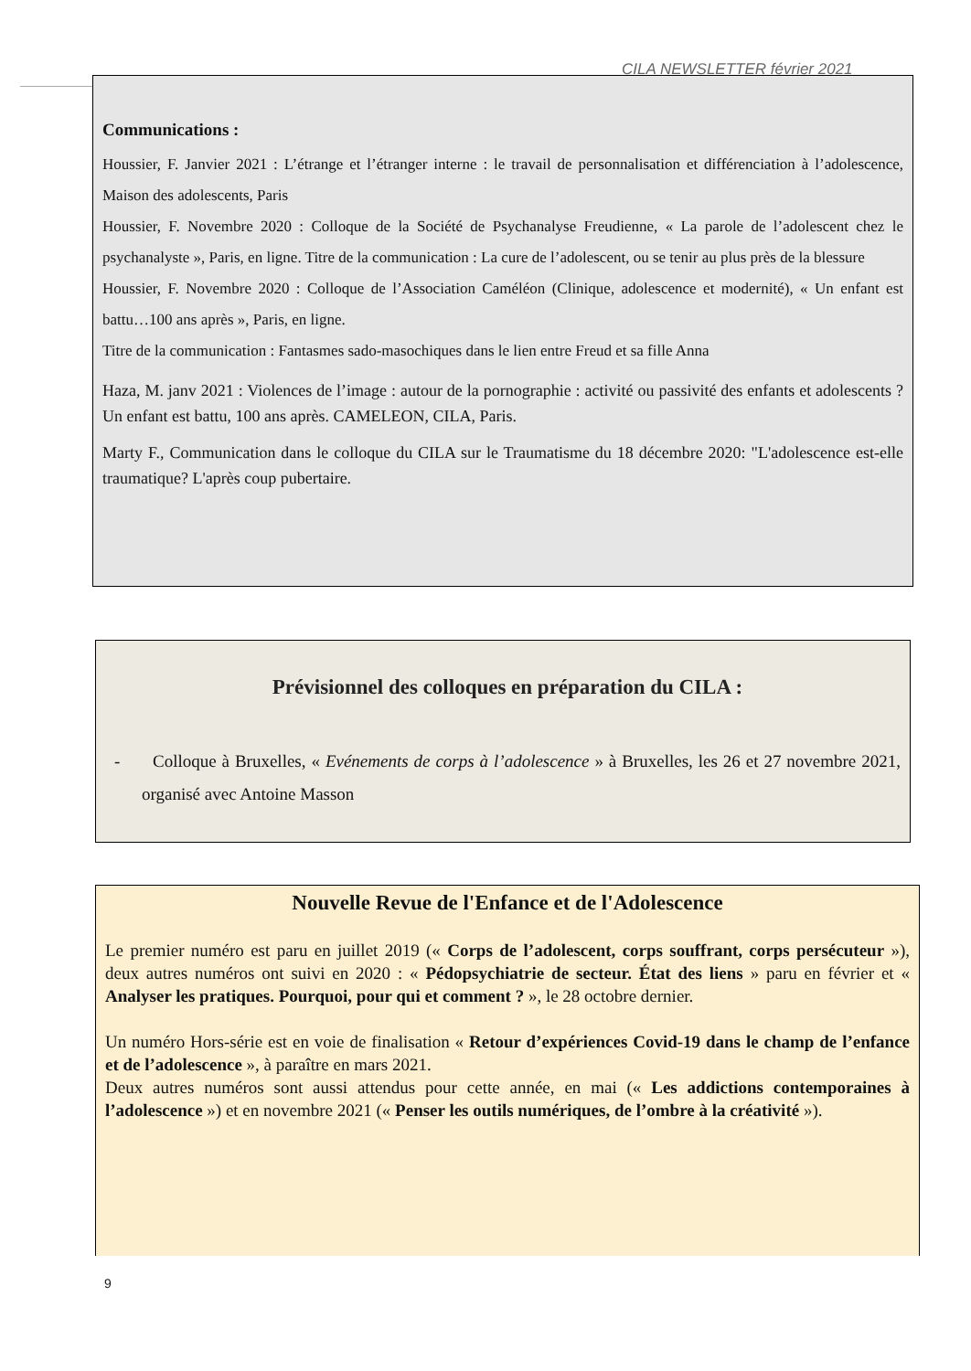CILA NEWSLETTER février 2021
Communications :
Houssier, F. Janvier 2021 : L’étrange et l’étranger interne : le travail de personnalisation et différenciation à l’adolescence, Maison des adolescents, Paris
Houssier, F. Novembre 2020 : Colloque de la Société de Psychanalyse Freudienne, « La parole de l’adolescent chez le psychanalyste », Paris, en ligne. Titre de la communication : La cure de l’adolescent, ou se tenir au plus près de la blessure
Houssier, F. Novembre 2020 : Colloque de l’Association Caméléon (Clinique, adolescence et modernité), « Un enfant est battu…100 ans après », Paris, en ligne.
Titre de la communication : Fantasmes sado-masochiques dans le lien entre Freud et sa fille Anna
Haza, M. janv 2021 : Violences de l’image : autour de la pornographie : activité ou passivité des enfants et adolescents ? Un enfant est battu, 100 ans après. CAMELEON, CILA, Paris.
Marty F., Communication dans le colloque du CILA sur le Traumatisme du 18 décembre 2020: "L'adolescence est-elle traumatique? L'après coup pubertaire.
Prévisionnel des colloques en préparation du CILA :
- Colloque à Bruxelles, « Evénements de corps à l’adolescence » à Bruxelles, les 26 et 27 novembre 2021, organisé avec Antoine Masson
Nouvelle Revue de l'Enfance et de l'Adolescence
Le premier numéro est paru en juillet 2019 (« Corps de l’adolescent, corps souffrant, corps persécuteur »), deux autres numéros ont suivi en 2020 : « Pédopsychiatrie de secteur. État des liens » paru en février et « Analyser les pratiques. Pourquoi, pour qui et comment ? », le 28 octobre dernier.
Un numéro Hors-série est en voie de finalisation « Retour d’expériences Covid-19 dans le champ de l’enfance et de l’adolescence », à paraître en mars 2021.
Deux autres numéros sont aussi attendus pour cette année, en mai (« Les addictions contemporaines à l’adolescence ») et en novembre 2021 (« Penser les outils numériques, de l’ombre à la créativité »).
9